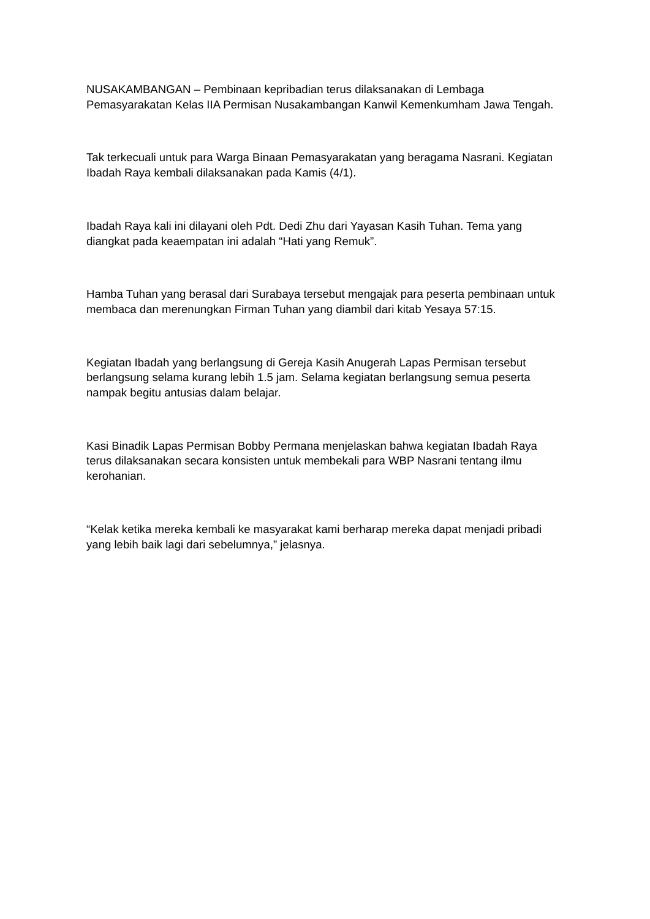NUSAKAMBANGAN – Pembinaan kepribadian terus dilaksanakan di Lembaga Pemasyarakatan Kelas IIA Permisan Nusakambangan Kanwil Kemenkumham Jawa Tengah.
Tak terkecuali untuk para Warga Binaan Pemasyarakatan yang beragama Nasrani. Kegiatan Ibadah Raya kembali dilaksanakan pada Kamis (4/1).
Ibadah Raya kali ini dilayani oleh Pdt. Dedi Zhu dari Yayasan Kasih Tuhan. Tema yang diangkat pada keaempatan ini adalah “Hati yang Remuk”.
Hamba Tuhan yang berasal dari Surabaya tersebut mengajak para peserta pembinaan untuk membaca dan merenungkan Firman Tuhan yang diambil dari kitab Yesaya 57:15.
Kegiatan Ibadah yang berlangsung di Gereja Kasih Anugerah Lapas Permisan tersebut berlangsung selama kurang lebih 1.5 jam. Selama kegiatan berlangsung semua peserta nampak begitu antusias dalam belajar.
Kasi Binadik Lapas Permisan Bobby Permana menjelaskan bahwa kegiatan Ibadah Raya terus dilaksanakan secara konsisten untuk membekali para WBP Nasrani tentang ilmu kerohanian.
“Kelak ketika mereka kembali ke masyarakat kami berharap mereka dapat menjadi pribadi yang lebih baik lagi dari sebelumnya,” jelasnya.